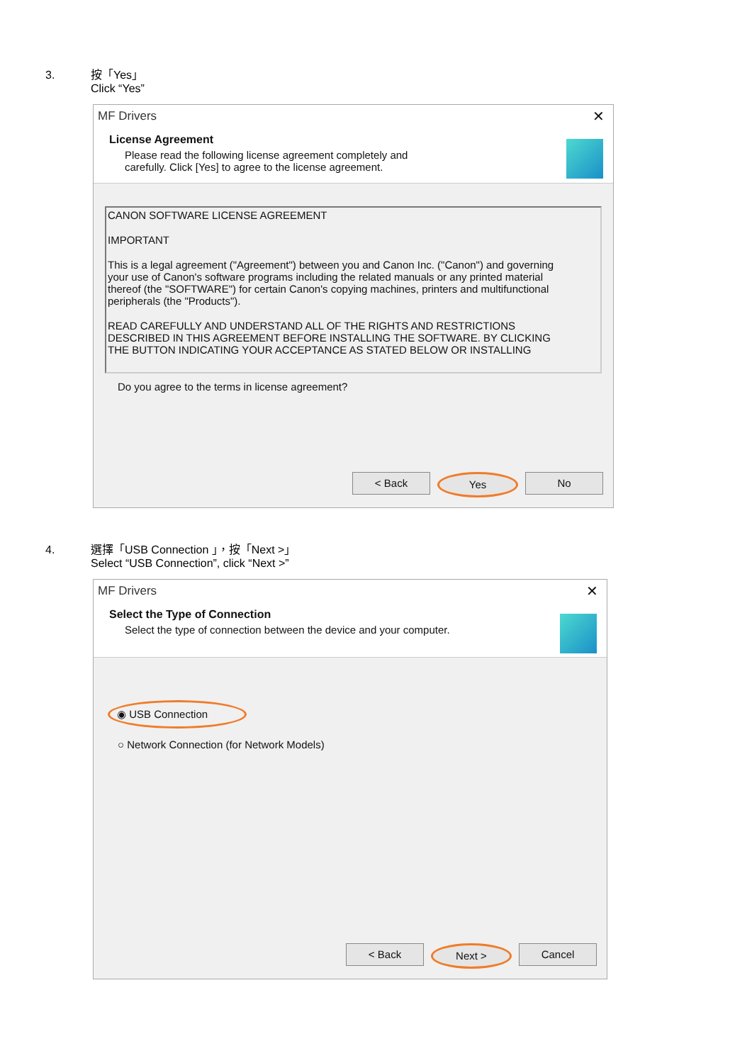3. 按「Yes」
Click “Yes”
MF Drivers
✕
License Agreement
Please read the following license agreement completely and
carefully. Click [Yes] to agree to the license agreement.
CANON SOFTWARE LICENSE AGREEMENT
IMPORTANT
This is a legal agreement ("Agreement") between you and Canon Inc. ("Canon") and governing your use of Canon's software programs including the related manuals or any printed material thereof (the "SOFTWARE") for certain Canon's copying machines, printers and multifunctional peripherals (the "Products").
READ CAREFULLY AND UNDERSTAND ALL OF THE RIGHTS AND RESTRICTIONS DESCRIBED IN THIS AGREEMENT BEFORE INSTALLING THE SOFTWARE. BY CLICKING THE BUTTON INDICATING YOUR ACCEPTANCE AS STATED BELOW OR INSTALLING
Do you agree to the terms in license agreement?
< Back Yes No
4. 選擇「USB Connection 」，按「Next >」
Select “USB Connection”, click “Next >”
MF Drivers
✕
Select the Type of Connection
Select the type of connection between the device and your computer.
◉ USB Connection
○ Network Connection (for Network Models)
< Back Next > Cancel